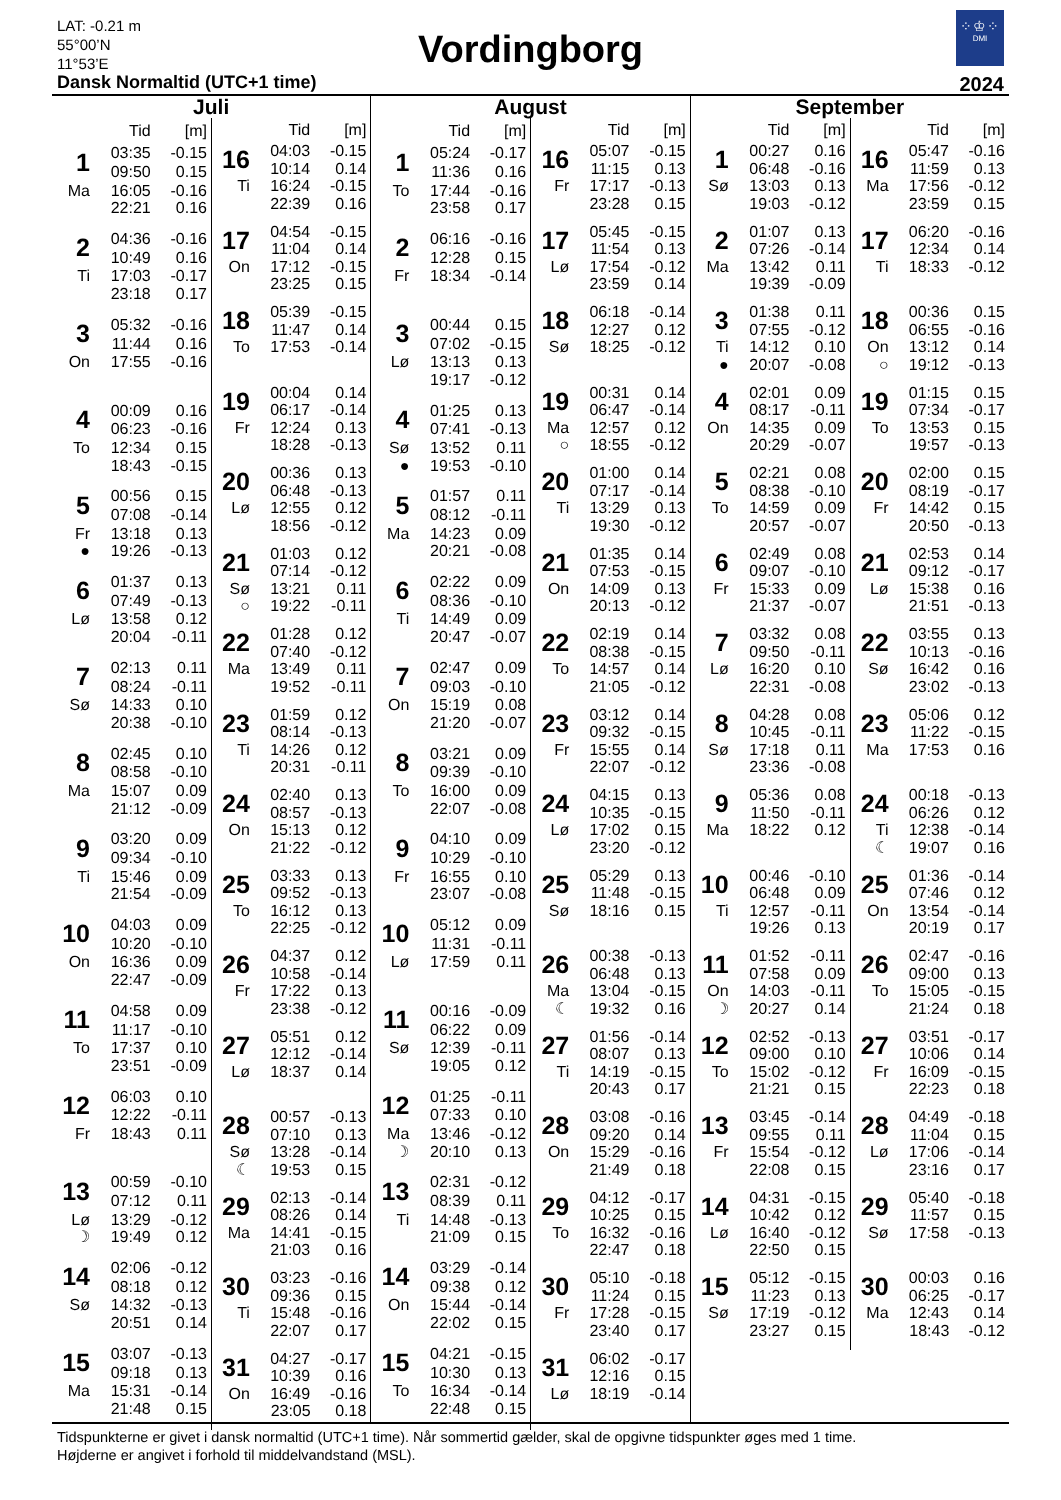LAT: -0.21 m
55°00’N
11°53’E
Dansk Normaltid (UTC+1 time)
Vordingborg
⁘♔⁘
DMI
2024
Juli
| | Tid | [m] |
| --- | --- | --- |
| 1 | 03:35 | -0.15 |
| | 09:50 | 0.15 |
| Ma | 16:05 | -0.16 |
| | 22:21 | 0.16 |
| 2 | 04:36 | -0.16 |
| | 10:49 | 0.16 |
| Ti | 17:03 | -0.17 |
| | 23:18 | 0.17 |
| 3 | 05:32 | -0.16 |
| | 11:44 | 0.16 |
| On | 17:55 | -0.16 |
| 4 | 00:09 | 0.16 |
| | 06:23 | -0.16 |
| To | 12:34 | 0.15 |
| | 18:43 | -0.15 |
| 5 | 00:56 | 0.15 |
| | 07:08 | -0.14 |
| Fr | 13:18 | 0.13 |
| ● | 19:26 | -0.13 |
| 6 | 01:37 | 0.13 |
| | 07:49 | -0.13 |
| Lø | 13:58 | 0.12 |
| | 20:04 | -0.11 |
| 7 | 02:13 | 0.11 |
| | 08:24 | -0.11 |
| Sø | 14:33 | 0.10 |
| | 20:38 | -0.10 |
| 8 | 02:45 | 0.10 |
| | 08:58 | -0.10 |
| Ma | 15:07 | 0.09 |
| | 21:12 | -0.09 |
| 9 | 03:20 | 0.09 |
| | 09:34 | -0.10 |
| Ti | 15:46 | 0.09 |
| | 21:54 | -0.09 |
| 10 | 04:03 | 0.09 |
| | 10:20 | -0.10 |
| On | 16:36 | 0.09 |
| | 22:47 | -0.09 |
| 11 | 04:58 | 0.09 |
| | 11:17 | -0.10 |
| To | 17:37 | 0.10 |
| | 23:51 | -0.09 |
| 12 | 06:03 | 0.10 |
| | 12:22 | -0.11 |
| Fr | 18:43 | 0.11 |
| 13 | 00:59 | -0.10 |
| | 07:12 | 0.11 |
| Lø | 13:29 | -0.12 |
| ☽ | 19:49 | 0.12 |
| 14 | 02:06 | -0.12 |
| | 08:18 | 0.12 |
| Sø | 14:32 | -0.13 |
| | 20:51 | 0.14 |
| 15 | 03:07 | -0.13 |
| | 09:18 | 0.13 |
| Ma | 15:31 | -0.14 |
| | 21:48 | 0.15 |
| | Tid | [m] |
| --- | --- | --- |
| 16 | 04:03 | -0.15 |
| | 10:14 | 0.14 |
| Ti | 16:24 | -0.15 |
| | 22:39 | 0.16 |
| 17 | 04:54 | -0.15 |
| | 11:04 | 0.14 |
| On | 17:12 | -0.15 |
| | 23:25 | 0.15 |
| 18 | 05:39 | -0.15 |
| | 11:47 | 0.14 |
| To | 17:53 | -0.14 |
| 19 | 00:04 | 0.14 |
| | 06:17 | -0.14 |
| Fr | 12:24 | 0.13 |
| | 18:28 | -0.13 |
| 20 | 00:36 | 0.13 |
| | 06:48 | -0.13 |
| Lø | 12:55 | 0.12 |
| | 18:56 | -0.12 |
| 21 | 01:03 | 0.12 |
| | 07:14 | -0.12 |
| Sø | 13:21 | 0.11 |
| ○ | 19:22 | -0.11 |
| 22 | 01:28 | 0.12 |
| | 07:40 | -0.12 |
| Ma | 13:49 | 0.11 |
| | 19:52 | -0.11 |
| 23 | 01:59 | 0.12 |
| | 08:14 | -0.13 |
| Ti | 14:26 | 0.12 |
| | 20:31 | -0.11 |
| 24 | 02:40 | 0.13 |
| | 08:57 | -0.13 |
| On | 15:13 | 0.12 |
| | 21:22 | -0.12 |
| 25 | 03:33 | 0.13 |
| | 09:52 | -0.13 |
| To | 16:12 | 0.13 |
| | 22:25 | -0.12 |
| 26 | 04:37 | 0.12 |
| | 10:58 | -0.14 |
| Fr | 17:22 | 0.13 |
| | 23:38 | -0.12 |
| 27 | 05:51 | 0.12 |
| | 12:12 | -0.14 |
| Lø | 18:37 | 0.14 |
| 28 | 00:57 | -0.13 |
| | 07:10 | 0.13 |
| Sø | 13:28 | -0.14 |
| ☾ | 19:53 | 0.15 |
| 29 | 02:13 | -0.14 |
| | 08:26 | 0.14 |
| Ma | 14:41 | -0.15 |
| | 21:03 | 0.16 |
| 30 | 03:23 | -0.16 |
| | 09:36 | 0.15 |
| Ti | 15:48 | -0.16 |
| | 22:07 | 0.17 |
| 31 | 04:27 | -0.17 |
| | 10:39 | 0.16 |
| On | 16:49 | -0.16 |
| | 23:05 | 0.18 |
August
| | Tid | [m] |
| --- | --- | --- |
| 1 | 05:24 | -0.17 |
| | 11:36 | 0.16 |
| To | 17:44 | -0.16 |
| | 23:58 | 0.17 |
| 2 | 06:16 | -0.16 |
| | 12:28 | 0.15 |
| Fr | 18:34 | -0.14 |
| 3 | 00:44 | 0.15 |
| | 07:02 | -0.15 |
| Lø | 13:13 | 0.13 |
| | 19:17 | -0.12 |
| 4 | 01:25 | 0.13 |
| | 07:41 | -0.13 |
| Sø | 13:52 | 0.11 |
| ● | 19:53 | -0.10 |
| 5 | 01:57 | 0.11 |
| | 08:12 | -0.11 |
| Ma | 14:23 | 0.09 |
| | 20:21 | -0.08 |
| 6 | 02:22 | 0.09 |
| | 08:36 | -0.10 |
| Ti | 14:49 | 0.09 |
| | 20:47 | -0.07 |
| 7 | 02:47 | 0.09 |
| | 09:03 | -0.10 |
| On | 15:19 | 0.08 |
| | 21:20 | -0.07 |
| 8 | 03:21 | 0.09 |
| | 09:39 | -0.10 |
| To | 16:00 | 0.09 |
| | 22:07 | -0.08 |
| 9 | 04:10 | 0.09 |
| | 10:29 | -0.10 |
| Fr | 16:55 | 0.10 |
| | 23:07 | -0.08 |
| 10 | 05:12 | 0.09 |
| | 11:31 | -0.11 |
| Lø | 17:59 | 0.11 |
| 11 | 00:16 | -0.09 |
| | 06:22 | 0.09 |
| Sø | 12:39 | -0.11 |
| | 19:05 | 0.12 |
| 12 | 01:25 | -0.11 |
| | 07:33 | 0.10 |
| Ma | 13:46 | -0.12 |
| ☽ | 20:10 | 0.13 |
| 13 | 02:31 | -0.12 |
| | 08:39 | 0.11 |
| Ti | 14:48 | -0.13 |
| | 21:09 | 0.15 |
| 14 | 03:29 | -0.14 |
| | 09:38 | 0.12 |
| On | 15:44 | -0.14 |
| | 22:02 | 0.15 |
| 15 | 04:21 | -0.15 |
| | 10:30 | 0.13 |
| To | 16:34 | -0.14 |
| | 22:48 | 0.15 |
| | Tid | [m] |
| --- | --- | --- |
| 16 | 05:07 | -0.15 |
| | 11:15 | 0.13 |
| Fr | 17:17 | -0.13 |
| | 23:28 | 0.15 |
| 17 | 05:45 | -0.15 |
| | 11:54 | 0.13 |
| Lø | 17:54 | -0.12 |
| | 23:59 | 0.14 |
| 18 | 06:18 | -0.14 |
| | 12:27 | 0.12 |
| Sø | 18:25 | -0.12 |
| 19 | 00:31 | 0.14 |
| | 06:47 | -0.14 |
| Ma | 12:57 | 0.12 |
| ○ | 18:55 | -0.12 |
| 20 | 01:00 | 0.14 |
| | 07:17 | -0.14 |
| Ti | 13:29 | 0.13 |
| | 19:30 | -0.12 |
| 21 | 01:35 | 0.14 |
| | 07:53 | -0.15 |
| On | 14:09 | 0.13 |
| | 20:13 | -0.12 |
| 22 | 02:19 | 0.14 |
| | 08:38 | -0.15 |
| To | 14:57 | 0.14 |
| | 21:05 | -0.12 |
| 23 | 03:12 | 0.14 |
| | 09:32 | -0.15 |
| Fr | 15:55 | 0.14 |
| | 22:07 | -0.12 |
| 24 | 04:15 | 0.13 |
| | 10:35 | -0.15 |
| Lø | 17:02 | 0.15 |
| | 23:20 | -0.12 |
| 25 | 05:29 | 0.13 |
| | 11:48 | -0.15 |
| Sø | 18:16 | 0.15 |
| 26 | 00:38 | -0.13 |
| | 06:48 | 0.13 |
| Ma | 13:04 | -0.15 |
| ☾ | 19:32 | 0.16 |
| 27 | 01:56 | -0.14 |
| | 08:07 | 0.13 |
| Ti | 14:19 | -0.15 |
| | 20:43 | 0.17 |
| 28 | 03:08 | -0.16 |
| | 09:20 | 0.14 |
| On | 15:29 | -0.16 |
| | 21:49 | 0.18 |
| 29 | 04:12 | -0.17 |
| | 10:25 | 0.15 |
| To | 16:32 | -0.16 |
| | 22:47 | 0.18 |
| 30 | 05:10 | -0.18 |
| | 11:24 | 0.15 |
| Fr | 17:28 | -0.15 |
| | 23:40 | 0.17 |
| 31 | 06:02 | -0.17 |
| | 12:16 | 0.15 |
| Lø | 18:19 | -0.14 |
September
| | Tid | [m] |
| --- | --- | --- |
| 1 | 00:27 | 0.16 |
| | 06:48 | -0.16 |
| Sø | 13:03 | 0.13 |
| | 19:03 | -0.12 |
| 2 | 01:07 | 0.13 |
| | 07:26 | -0.14 |
| Ma | 13:42 | 0.11 |
| | 19:39 | -0.09 |
| 3 | 01:38 | 0.11 |
| | 07:55 | -0.12 |
| Ti | 14:12 | 0.10 |
| ● | 20:07 | -0.08 |
| 4 | 02:01 | 0.09 |
| | 08:17 | -0.11 |
| On | 14:35 | 0.09 |
| | 20:29 | -0.07 |
| 5 | 02:21 | 0.08 |
| | 08:38 | -0.10 |
| To | 14:59 | 0.09 |
| | 20:57 | -0.07 |
| 6 | 02:49 | 0.08 |
| | 09:07 | -0.10 |
| Fr | 15:33 | 0.09 |
| | 21:37 | -0.07 |
| 7 | 03:32 | 0.08 |
| | 09:50 | -0.11 |
| Lø | 16:20 | 0.10 |
| | 22:31 | -0.08 |
| 8 | 04:28 | 0.08 |
| | 10:45 | -0.11 |
| Sø | 17:18 | 0.11 |
| | 23:36 | -0.08 |
| 9 | 05:36 | 0.08 |
| | 11:50 | -0.11 |
| Ma | 18:22 | 0.12 |
| 10 | 00:46 | -0.10 |
| | 06:48 | 0.09 |
| Ti | 12:57 | -0.11 |
| | 19:26 | 0.13 |
| 11 | 01:52 | -0.11 |
| | 07:58 | 0.09 |
| On | 14:03 | -0.11 |
| ☽ | 20:27 | 0.14 |
| 12 | 02:52 | -0.13 |
| | 09:00 | 0.10 |
| To | 15:02 | -0.12 |
| | 21:21 | 0.15 |
| 13 | 03:45 | -0.14 |
| | 09:55 | 0.11 |
| Fr | 15:54 | -0.12 |
| | 22:08 | 0.15 |
| 14 | 04:31 | -0.15 |
| | 10:42 | 0.12 |
| Lø | 16:40 | -0.12 |
| | 22:50 | 0.15 |
| 15 | 05:12 | -0.15 |
| | 11:23 | 0.13 |
| Sø | 17:19 | -0.12 |
| | 23:27 | 0.15 |
| | Tid | [m] |
| --- | --- | --- |
| 16 | 05:47 | -0.16 |
| | 11:59 | 0.13 |
| Ma | 17:56 | -0.12 |
| | 23:59 | 0.15 |
| 17 | 06:20 | -0.16 |
| | 12:34 | 0.14 |
| Ti | 18:33 | -0.12 |
| 18 | 00:36 | 0.15 |
| | 06:55 | -0.16 |
| On | 13:12 | 0.14 |
| ○ | 19:12 | -0.13 |
| 19 | 01:15 | 0.15 |
| | 07:34 | -0.17 |
| To | 13:53 | 0.15 |
| | 19:57 | -0.13 |
| 20 | 02:00 | 0.15 |
| | 08:19 | -0.17 |
| Fr | 14:42 | 0.15 |
| | 20:50 | -0.13 |
| 21 | 02:53 | 0.14 |
| | 09:12 | -0.17 |
| Lø | 15:38 | 0.16 |
| | 21:51 | -0.13 |
| 22 | 03:55 | 0.13 |
| | 10:13 | -0.16 |
| Sø | 16:42 | 0.16 |
| | 23:02 | -0.13 |
| 23 | 05:06 | 0.12 |
| | 11:22 | -0.15 |
| Ma | 17:53 | 0.16 |
| 24 | 00:18 | -0.13 |
| | 06:26 | 0.12 |
| Ti | 12:38 | -0.14 |
| ☾ | 19:07 | 0.16 |
| 25 | 01:36 | -0.14 |
| | 07:46 | 0.12 |
| On | 13:54 | -0.14 |
| | 20:19 | 0.17 |
| 26 | 02:47 | -0.16 |
| | 09:00 | 0.13 |
| To | 15:05 | -0.15 |
| | 21:24 | 0.18 |
| 27 | 03:51 | -0.17 |
| | 10:06 | 0.14 |
| Fr | 16:09 | -0.15 |
| | 22:23 | 0.18 |
| 28 | 04:49 | -0.18 |
| | 11:04 | 0.15 |
| Lø | 17:06 | -0.14 |
| | 23:16 | 0.17 |
| 29 | 05:40 | -0.18 |
| | 11:57 | 0.15 |
| Sø | 17:58 | -0.13 |
| 30 | 00:03 | 0.16 |
| | 06:25 | -0.17 |
| Ma | 12:43 | 0.14 |
| | 18:43 | -0.12 |
Tidspunkterne er givet i dansk normaltid (UTC+1 time). Når sommertid gælder, skal de opgivne tidspunkter øges med 1 time.
Højderne er angivet i forhold til middelvandstand (MSL).